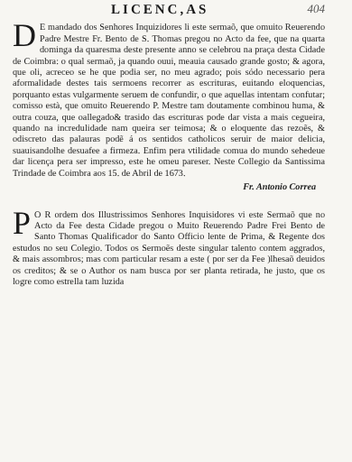LICENC,AS
404
DE mandado dos Senhores Inquizidores li este sermaõ, que omuito Reuerendo Padre Mestre Fr. Bento de S. Thomas pregou no Acto da fee, que na quarta dominga da quaresma deste presente anno se celebrou na praça desta Cidade de Coimbra: o qual sermaõ, ja quando ouui, meauia causado grande gosto; & agora, que oli, acreceo se he que podia ser, no meu agrado; pois sódo necessario pera aformalidade destes tais sermoens recorrer as escrituras, euitando eloquencias, porquanto estas vulgarmente seruem de confundir, o que aquellas intentam confutar; comisso està, que omuito Reuerendo P. Mestre tam doutamente combinou huma, & outra couza, que oallegado& trasido das escrituras pode dar vista a mais cegueira, quando na incredulidade nam queira ser teimosa; & o eloquente das rezoẽs, & odiscreto das palauras podẽ á os sentidos catholicos seruir de maior delicia, suauisandolhe desuafee a firmeza. Enfim pera vtilidade comua do mundo sehedeue dar licença pera ser impresso, este he omeu pareser. Neste Collegio da Santissima Trindade de Coimbra aos 15. de Abril de 1673.
Fr. Antonio Correa
PO R ordem dos Illustrissimos Senhores Inquisidores vi este Sermaõ que no Acto da Fee desta Cidade pregou o Muito Reuerendo Padre Frei Bento de Santo Thomas Qualificador do Santo Officio lente de Prima, & Regente dos estudos no seu Colegio. Todos os Sermoẽs deste singular talento contem aggrados, & mais assombros; mas com particular resam a este ( por ser da Fee )lhesaõ deuidos os creditos; & se o Author os nam busca por ser planta retirada, he justo, que os logre como estrella tam luzida